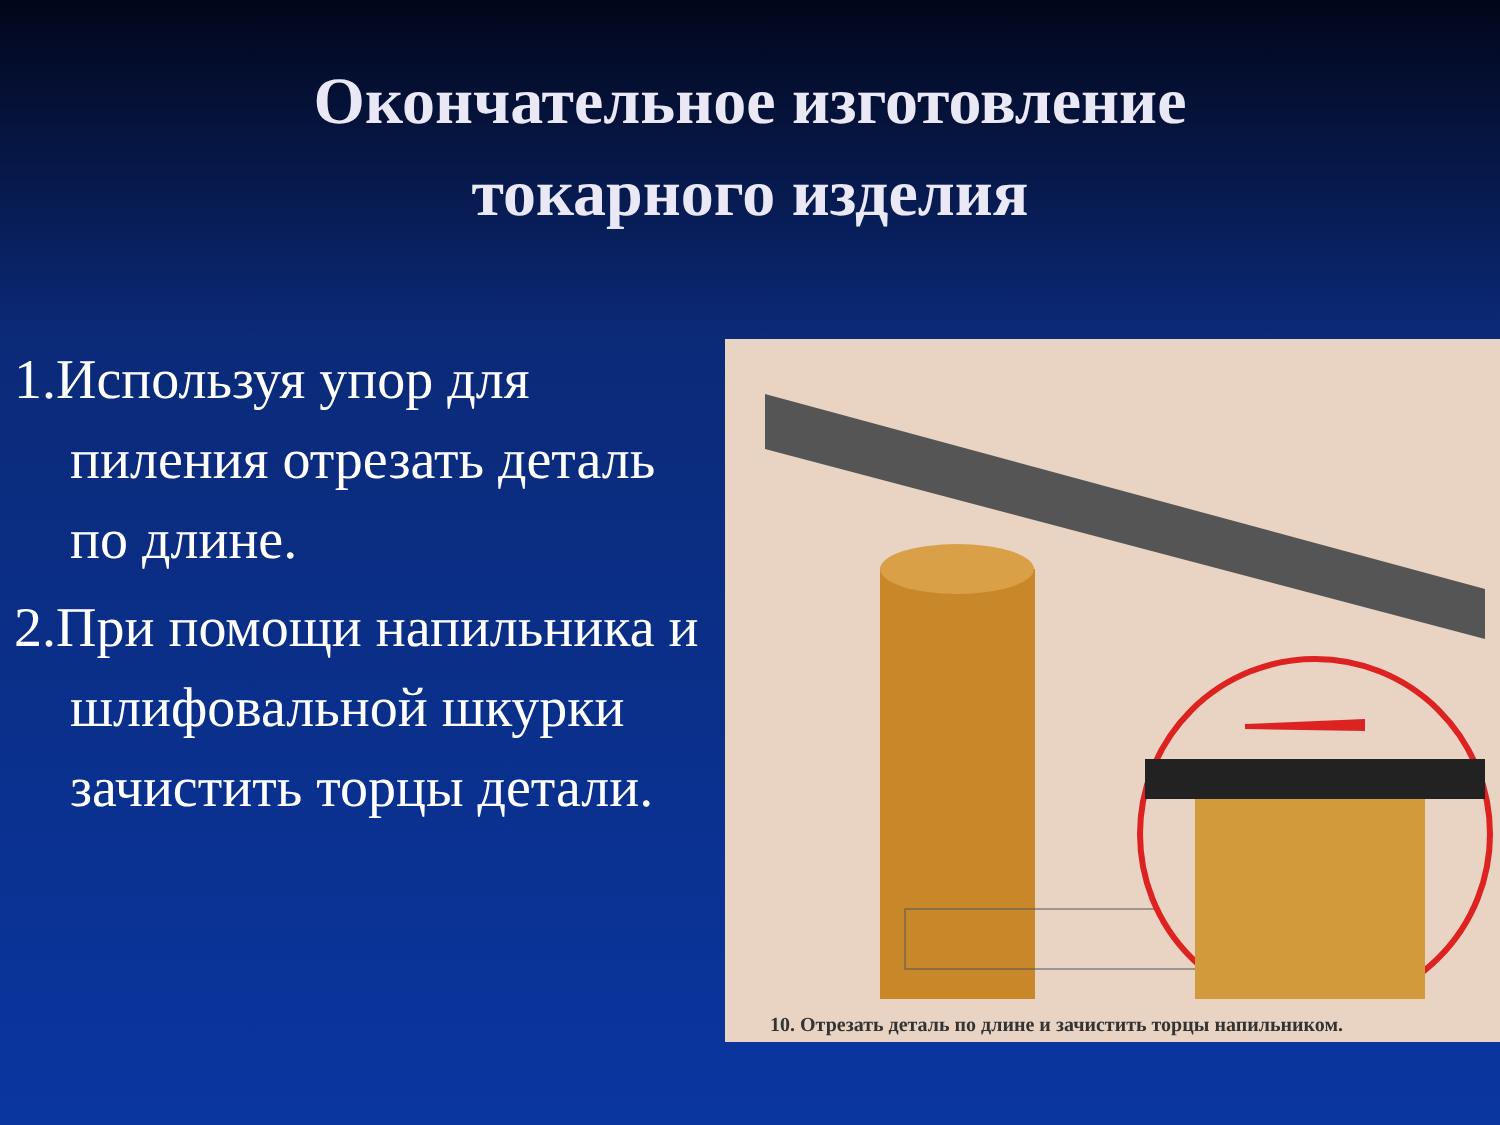Окончательное изготовление
токарного изделия
1.Используя упор для пиления отрезать деталь по длине.
2.При помощи напильника и шлифовальной шкурки зачистить торцы детали.
10. Отрезать деталь по длине и зачистить торцы напильником.